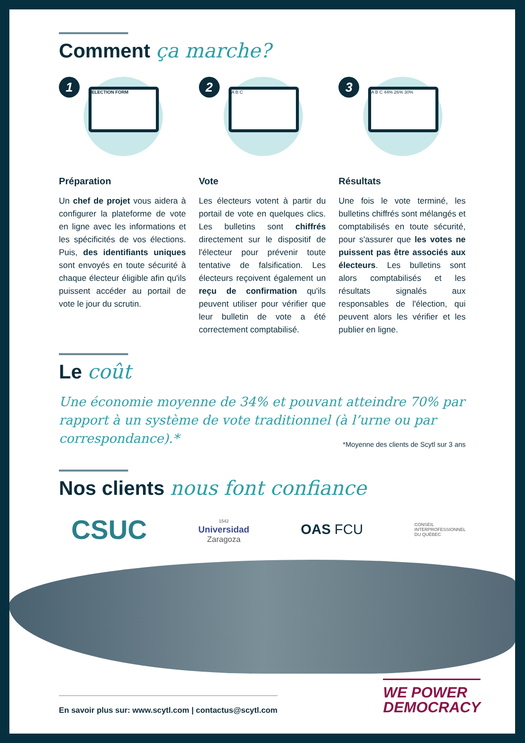Comment ça marche?
1 ELECTION FORM
Préparation
Un chef de projet vous aidera à configurer la plateforme de vote en ligne avec les informations et les spécificités de vos élections. Puis, des identifiants uniques sont envoyés en toute sécurité à chaque électeur éligible afin qu'ils puissent accéder au portail de vote le jour du scrutin.
2 A B C
Vote
Les électeurs votent à partir du portail de vote en quelques clics. Les bulletins sont chiffrés directement sur le dispositif de l'électeur pour prévenir toute tentative de falsification. Les électeurs reçoivent également un reçu de confirmation qu'ils peuvent utiliser pour vérifier que leur bulletin de vote a été correctement comptabilisé.
3 A B C 44% 26% 30%
Résultats
Une fois le vote terminé, les bulletins chiffrés sont mélangés et comptabilisés en toute sécurité, pour s'assurer que les votes ne puissent pas être associés aux électeurs. Les bulletins sont alors comptabilisés et les résultats signalés aux responsables de l'élection, qui peuvent alors les vérifier et les publier en ligne.
Le coût
Une économie moyenne de 34% et pouvant atteindre 70% par rapport à un système de vote traditionnel (à l’urne ou par correspondance).* *Moyenne des clients de Scytl sur 3 ans
Nos clients nous font confiance
CSUC
1542
Universidad
Zaragoza
OAS FCU
CONSEIL
INTERPROFESSIONNEL
DU QUÉBEC
En savoir plus sur: www.scytl.com | contactus@scytl.com
WE POWER
DEMOCRACY